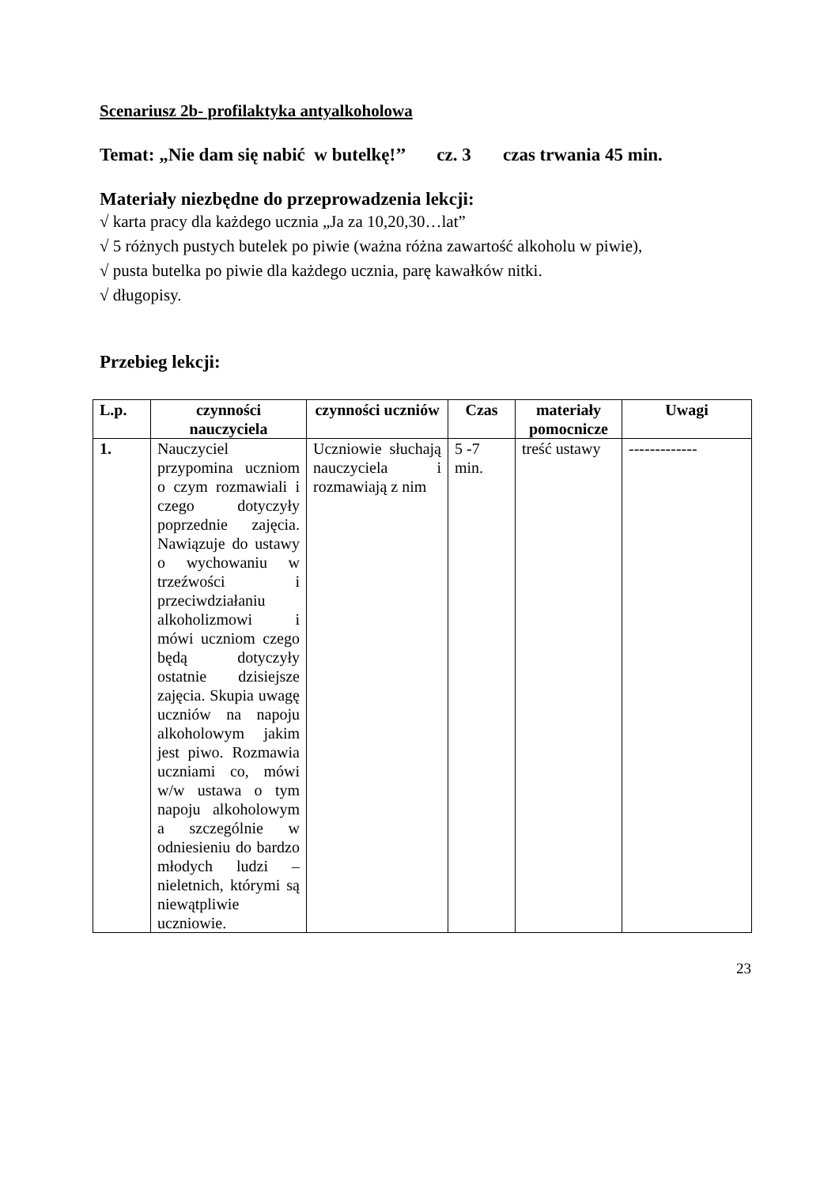Scenariusz 2b- profilaktyka antyalkoholowa
Temat: „Nie dam się nabić w butelkę!’’ cz. 3 czas trwania 45 min.
Materiały niezbędne do przeprowadzenia lekcji:
√ karta pracy dla każdego ucznia „Ja za 10,20,30…lat”
√ 5 różnych pustych butelek po piwie (ważna różna zawartość alkoholu w piwie),
√ pusta butelka po piwie dla każdego ucznia, parę kawałków nitki.
√ długopisy.
Przebieg lekcji:
| L.p. | czynności nauczyciela | czynności uczniów | Czas | materiały pomocnicze | Uwagi |
| --- | --- | --- | --- | --- | --- |
| 1. | Nauczyciel przypomina uczniom o czym rozmawiali i czego dotyczyły poprzednie zajęcia. Nawiązuje do ustawy o wychowaniu w trzeźwości i przeciwdziałaniu alkoholizmowi i mówi uczniom czego będą dotyczyły ostatnie dzisiejsze zajęcia. Skupia uwagę uczniów na napoju alkoholowym jakim jest piwo. Rozmawia uczniami co, mówi w/w ustawa o tym napoju alkoholowym a szczególnie w odniesieniu do bardzo młodych ludzi – nieletnich, którymi są niewątpliwie uczniowie. | Uczniowie słuchają nauczyciela i rozmawiają z nim | 5 -7 min. | treść ustawy | ------------- |
23